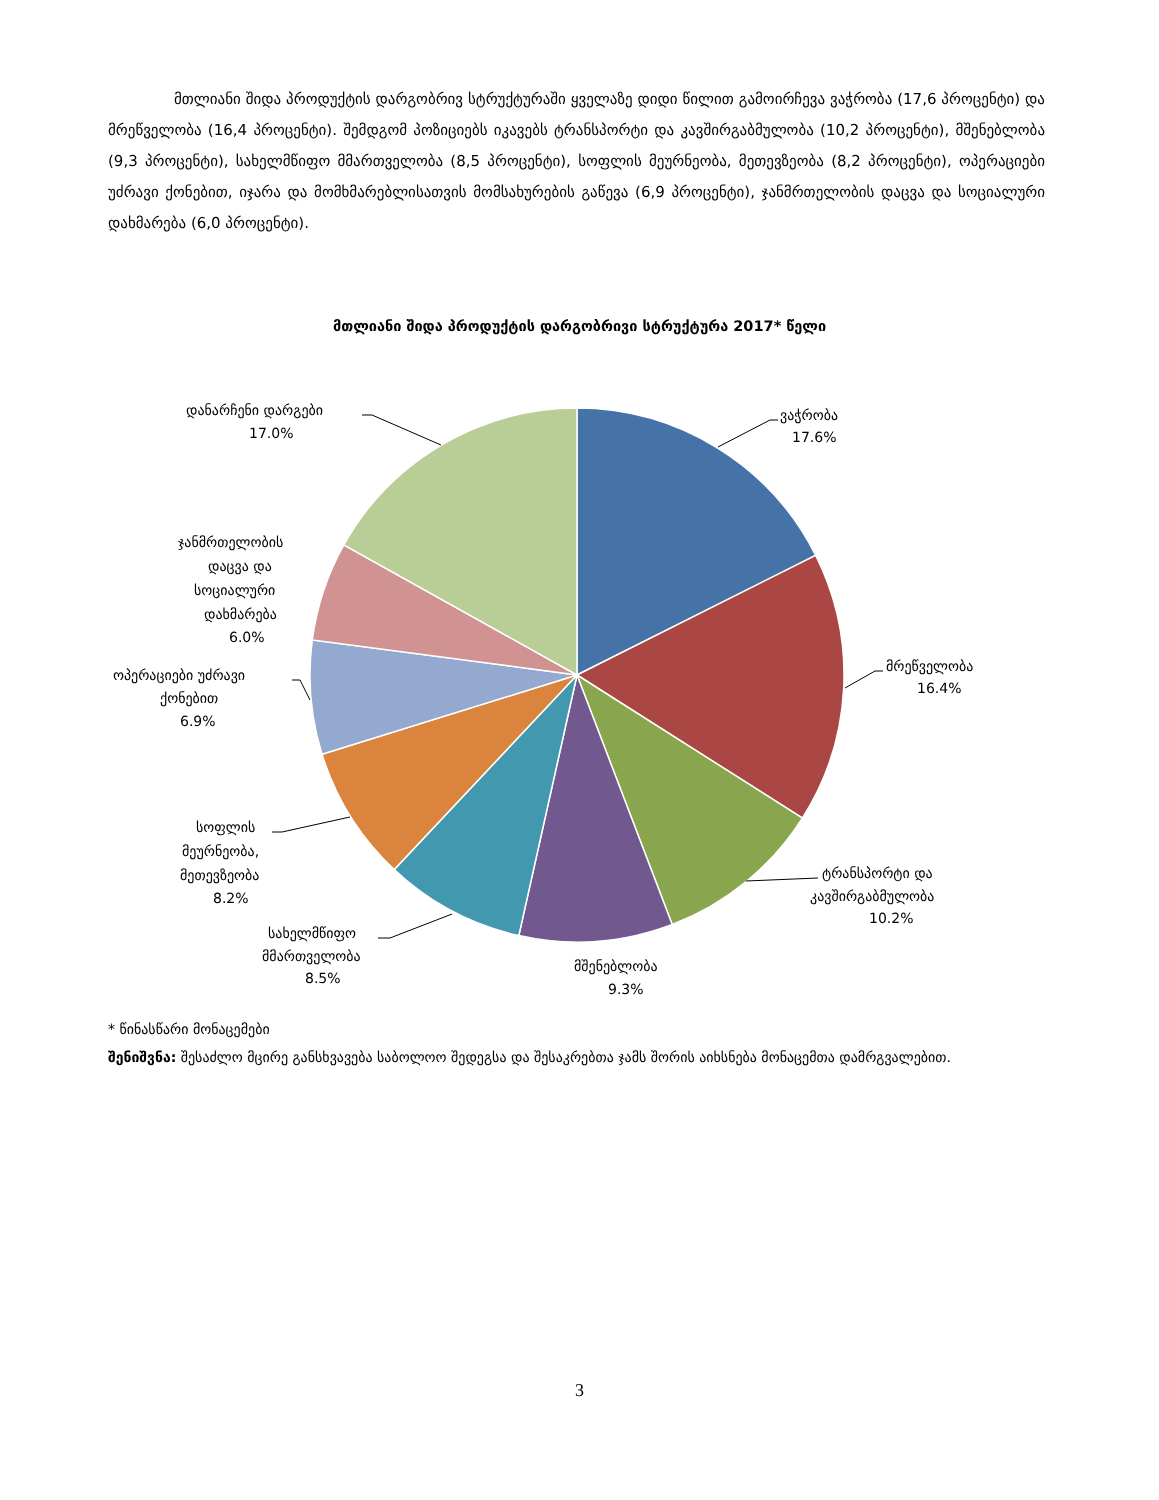მთლიანი შიდა პროდუქტის დარგობრივ სტრუქტურაში ყველაზე დიდი წილით გამოირჩევა ვაჭრობა (17,6 პროცენტი) და მრეწველობა (16,4 პროცენტი). შემდგომ პოზიციებს იკავებს ტრანსპორტი და კავშირგაბმულობა (10,2 პროცენტი), მშენებლობა (9,3 პროცენტი), სახელმწიფო მმართველობა (8,5 პროცენტი), სოფლის მეურნეობა, მეთევზეობა (8,2 პროცენტი), ოპერაციები უძრავი ქონებით, იჯარა და მომხმარებლისათვის მომსახურების გაწევა (6,9 პროცენტი), ჯანმრთელობის დაცვა და სოციალური დახმარება (6,0 პროცენტი).
მთლიანი შიდა პროდუქტის დარგობრივი სტრუქტურა 2017* წელი
ვაჭრობა
17.6%
მრეწველობა
16.4%
ტრანსპორტი და
კავშირგაბმულობა
10.2%
მშენებლობა
9.3%
სახელმწიფო
მმართველობა
8.5%
სოფლის
მეურნეობა,
მეთევზეობა
8.2%
ოპერაციები უძრავი
ქონებით
6.9%
ჯანმრთელობის
დაცვა და
სოციალური
დახმარება
6.0%
დანარჩენი დარგები
17.0%
* წინასწარი მონაცემები
შენიშვნა: შესაძლო მცირე განსხვავება საბოლოო შედეგსა და შესაკრებთა ჯამს შორის აიხსნება მონაცემთა დამრგვალებით.
3